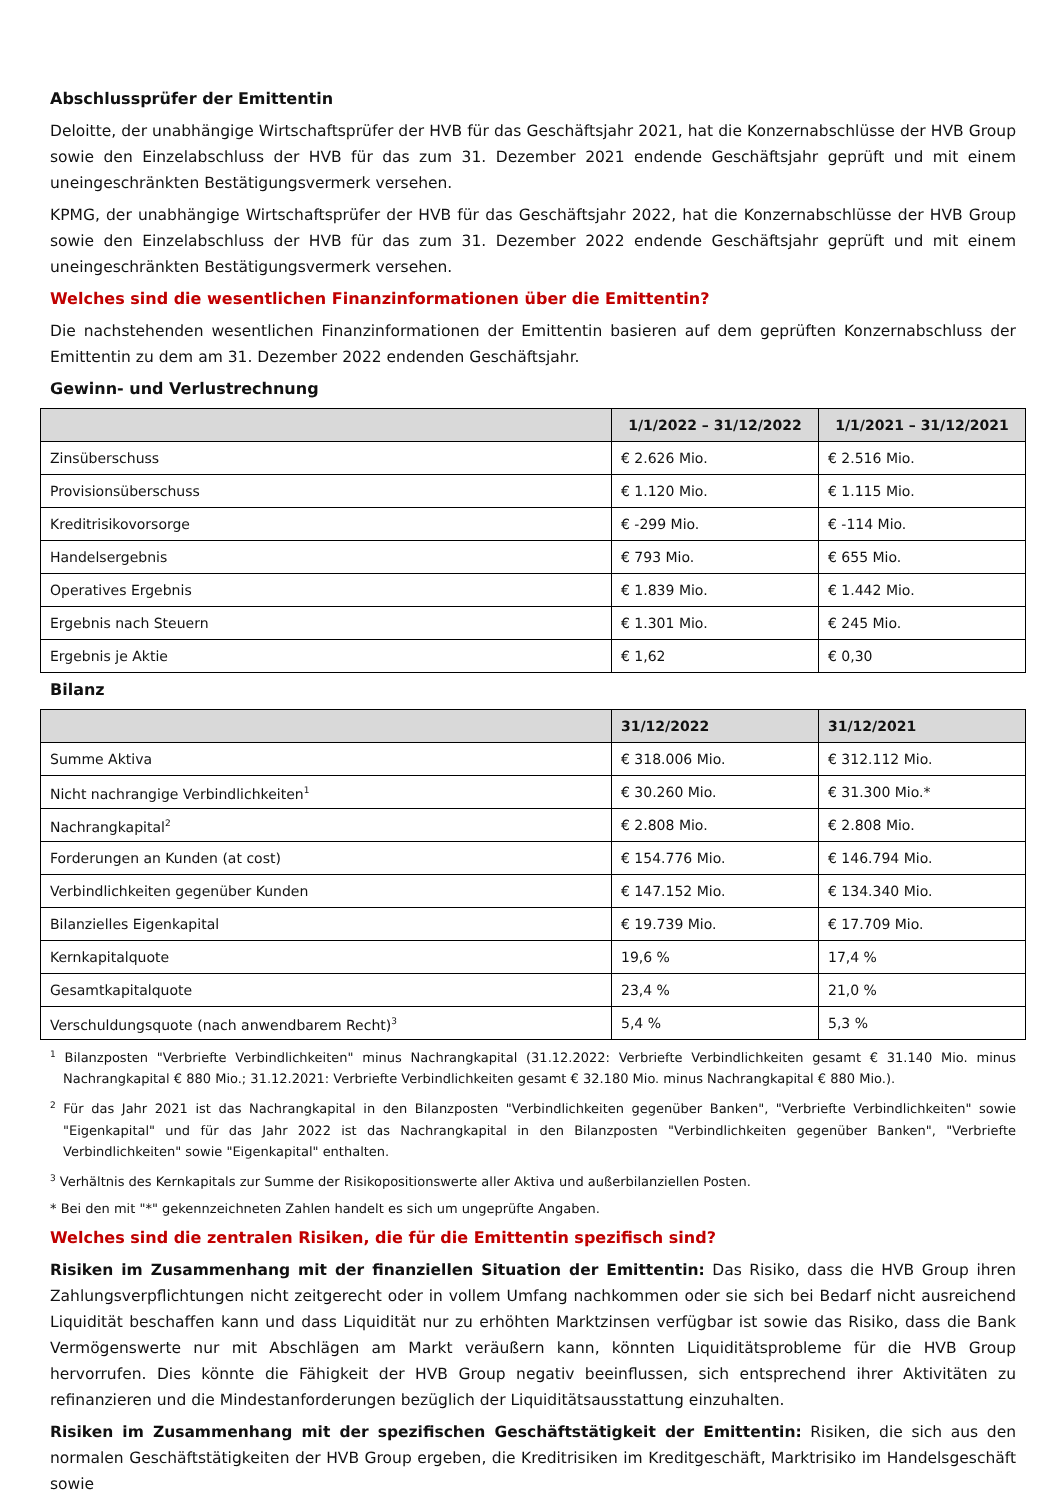Abschlussprüfer der Emittentin
Deloitte, der unabhängige Wirtschaftsprüfer der HVB für das Geschäftsjahr 2021, hat die Konzernabschlüsse der HVB Group sowie den Einzelabschluss der HVB für das zum 31. Dezember 2021 endende Geschäftsjahr geprüft und mit einem uneingeschränkten Bestätigungsvermerk versehen.
KPMG, der unabhängige Wirtschaftsprüfer der HVB für das Geschäftsjahr 2022, hat die Konzernabschlüsse der HVB Group sowie den Einzelabschluss der HVB für das zum 31. Dezember 2022 endende Geschäftsjahr geprüft und mit einem uneingeschränkten Bestätigungsvermerk versehen.
Welches sind die wesentlichen Finanzinformationen über die Emittentin?
Die nachstehenden wesentlichen Finanzinformationen der Emittentin basieren auf dem geprüften Konzernabschluss der Emittentin zu dem am 31. Dezember 2022 endenden Geschäftsjahr.
Gewinn- und Verlustrechnung
| | 1/1/2022 – 31/12/2022 | 1/1/2021 – 31/12/2021 |
| --- | --- | --- |
| Zinsüberschuss | € 2.626 Mio. | € 2.516 Mio. |
| Provisionsüberschuss | € 1.120 Mio. | € 1.115 Mio. |
| Kreditrisikovorsorge | € -299 Mio. | € -114 Mio. |
| Handelsergebnis | € 793 Mio. | € 655 Mio. |
| Operatives Ergebnis | € 1.839 Mio. | € 1.442 Mio. |
| Ergebnis nach Steuern | € 1.301 Mio. | € 245 Mio. |
| Ergebnis je Aktie | € 1,62 | € 0,30 |
Bilanz
| | 31/12/2022 | 31/12/2021 |
| --- | --- | --- |
| Summe Aktiva | € 318.006 Mio. | € 312.112 Mio. |
| Nicht nachrangige Verbindlichkeiten<sup>1</sup> | € 30.260 Mio. | € 31.300 Mio.* |
| Nachrangkapital<sup>2</sup> | € 2.808 Mio. | € 2.808 Mio. |
| Forderungen an Kunden (at cost) | € 154.776 Mio. | € 146.794 Mio. |
| Verbindlichkeiten gegenüber Kunden | € 147.152 Mio. | € 134.340 Mio. |
| Bilanzielles Eigenkapital | € 19.739 Mio. | € 17.709 Mio. |
| Kernkapitalquote | 19,6 % | 17,4 % |
| Gesamtkapitalquote | 23,4 % | 21,0 % |
| Verschuldungsquote (nach anwendbarem Recht)<sup>3</sup> | 5,4 % | 5,3 % |
<sup>1</sup> Bilanzposten "Verbriefte Verbindlichkeiten" minus Nachrangkapital (31.12.2022: Verbriefte Verbindlichkeiten gesamt € 31.140 Mio. minus Nachrangkapital € 880 Mio.; 31.12.2021: Verbriefte Verbindlichkeiten gesamt € 32.180 Mio. minus Nachrangkapital € 880 Mio.).
<sup>2</sup> Für das Jahr 2021 ist das Nachrangkapital in den Bilanzposten "Verbindlichkeiten gegenüber Banken", "Verbriefte Verbindlichkeiten" sowie "Eigenkapital" und für das Jahr 2022 ist das Nachrangkapital in den Bilanzposten "Verbindlichkeiten gegenüber Banken", "Verbriefte Verbindlichkeiten" sowie "Eigenkapital" enthalten.
<sup>3</sup> Verhältnis des Kernkapitals zur Summe der Risikopositionswerte aller Aktiva und außerbilanziellen Posten.
* Bei den mit "*" gekennzeichneten Zahlen handelt es sich um ungeprüfte Angaben.
Welches sind die zentralen Risiken, die für die Emittentin spezifisch sind?
Risiken im Zusammenhang mit der finanziellen Situation der Emittentin: Das Risiko, dass die HVB Group ihren Zahlungsverpflichtungen nicht zeitgerecht oder in vollem Umfang nachkommen oder sie sich bei Bedarf nicht ausreichend Liquidität beschaffen kann und dass Liquidität nur zu erhöhten Marktzinsen verfügbar ist sowie das Risiko, dass die Bank Vermögenswerte nur mit Abschlägen am Markt veräußern kann, könnten Liquiditätsprobleme für die HVB Group hervorrufen. Dies könnte die Fähigkeit der HVB Group negativ beeinflussen, sich entsprechend ihrer Aktivitäten zu refinanzieren und die Mindestanforderungen bezüglich der Liquiditätsausstattung einzuhalten.
Risiken im Zusammenhang mit der spezifischen Geschäftstätigkeit der Emittentin: Risiken, die sich aus den normalen Geschäftstätigkeiten der HVB Group ergeben, die Kreditrisiken im Kreditgeschäft, Marktrisiko im Handelsgeschäft sowie